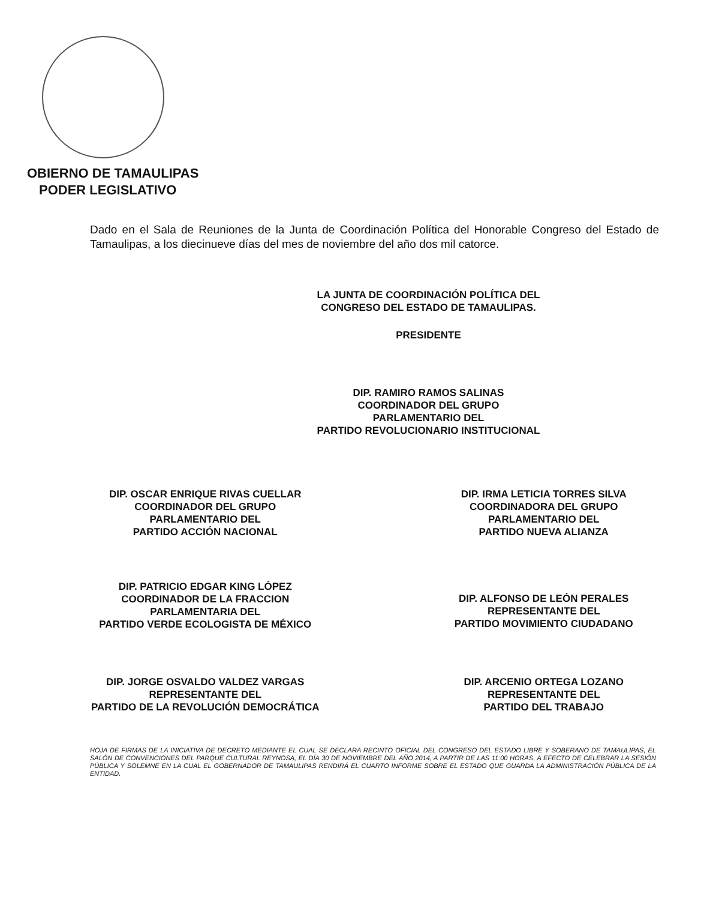OBIERNO DE TAMAULIPAS
PODER LEGISLATIVO
Dado en el Sala de Reuniones de la Junta de Coordinación Política del Honorable Congreso del Estado de Tamaulipas, a los diecinueve días del mes de noviembre del año dos mil catorce.
LA JUNTA DE COORDINACIÓN POLÍTICA DEL
CONGRESO DEL ESTADO DE TAMAULIPAS.
PRESIDENTE
DIP. RAMIRO RAMOS SALINAS
COORDINADOR DEL GRUPO
PARLAMENTARIO DEL
PARTIDO REVOLUCIONARIO INSTITUCIONAL
DIP. OSCAR ENRIQUE RIVAS CUELLAR
COORDINADOR DEL GRUPO
PARLAMENTARIO DEL
PARTIDO ACCIÓN NACIONAL
DIP. IRMA LETICIA TORRES SILVA
COORDINADORA DEL GRUPO
PARLAMENTARIO DEL
PARTIDO NUEVA ALIANZA
DIP. PATRICIO EDGAR KING LÓPEZ
COORDINADOR DE LA FRACCION
PARLAMENTARIA DEL
PARTIDO VERDE ECOLOGISTA DE MÉXICO
DIP. ALFONSO DE LEÓN PERALES
REPRESENTANTE DEL
PARTIDO MOVIMIENTO CIUDADANO
DIP. JORGE OSVALDO VALDEZ VARGAS
REPRESENTANTE DEL
PARTIDO DE LA REVOLUCIÓN DEMOCRÁTICA
DIP. ARCENIO ORTEGA LOZANO
REPRESENTANTE DEL
PARTIDO DEL TRABAJO
HOJA DE FIRMAS DE LA INICIATIVA DE DECRETO MEDIANTE EL CUAL SE DECLARA RECINTO OFICIAL DEL CONGRESO DEL ESTADO LIBRE Y SOBERANO DE TAMAULIPAS, EL SALÓN DE CONVENCIONES DEL PARQUE CULTURAL REYNOSA, EL DÍA 30 DE NOVIEMBRE DEL AÑO 2014, A PARTIR DE LAS 11:00 HORAS, A EFECTO DE CELEBRAR LA SESIÓN PÚBLICA Y SOLEMNE EN LA CUAL EL GOBERNADOR DE TAMAULIPAS RENDIRÁ EL CUARTO INFORME SOBRE EL ESTADO QUE GUARDA LA ADMINISTRACIÓN PÚBLICA DE LA ENTIDAD.